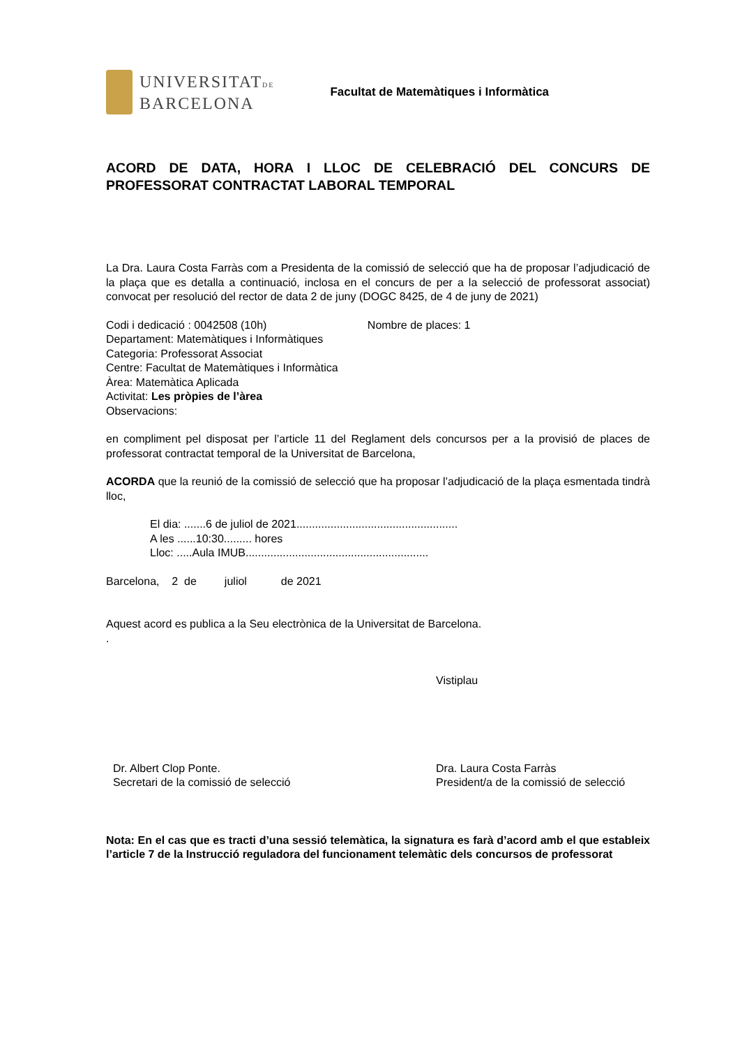UNIVERSITATDE
BARCELONA
Facultat de Matemàtiques i Informàtica
ACORD DE DATA, HORA I LLOC DE CELEBRACIÓ DEL CONCURS DE PROFESSORAT CONTRACTAT LABORAL TEMPORAL
La Dra. Laura Costa Farràs com a Presidenta de la comissió de selecció que ha de proposar l’adjudicació de la plaça que es detalla a continuació, inclosa en el concurs de per a la selecció de professorat associat) convocat per resolució del rector de data 2 de juny (DOGC 8425, de 4 de juny de 2021)
Codi i dedicació : 0042508 (10h) Nombre de places: 1
Departament: Matemàtiques i Informàtiques
Categoria: Professorat Associat
Centre: Facultat de Matemàtiques i Informàtica
Àrea: Matemàtica Aplicada
Activitat: Les pròpies de l’àrea
Observacions:
en compliment pel disposat per l’article 11 del Reglament dels concursos per a la provisió de places de professorat contractat temporal de la Universitat de Barcelona,
ACORDA que la reunió de la comissió de selecció que ha proposar l’adjudicació de la plaça esmentada tindrà lloc,
El dia: .......6 de juliol de 2021....................................................
A les ......10:30......... hores
Lloc: .....Aula IMUB...........................................................
Barcelona, 2 de juliol de 2021
Aquest acord es publica a la Seu electrònica de la Universitat de Barcelona.
.
Vistiplau
Dr. Albert Clop Ponte.
Secretari de la comissió de selecció
Dra. Laura Costa Farràs
President/a de la comissió de selecció
Nota: En el cas que es tracti d’una sessió telemàtica, la signatura es farà d’acord amb el que estableix l’article 7 de la Instrucció reguladora del funcionament telemàtic dels concursos de professorat